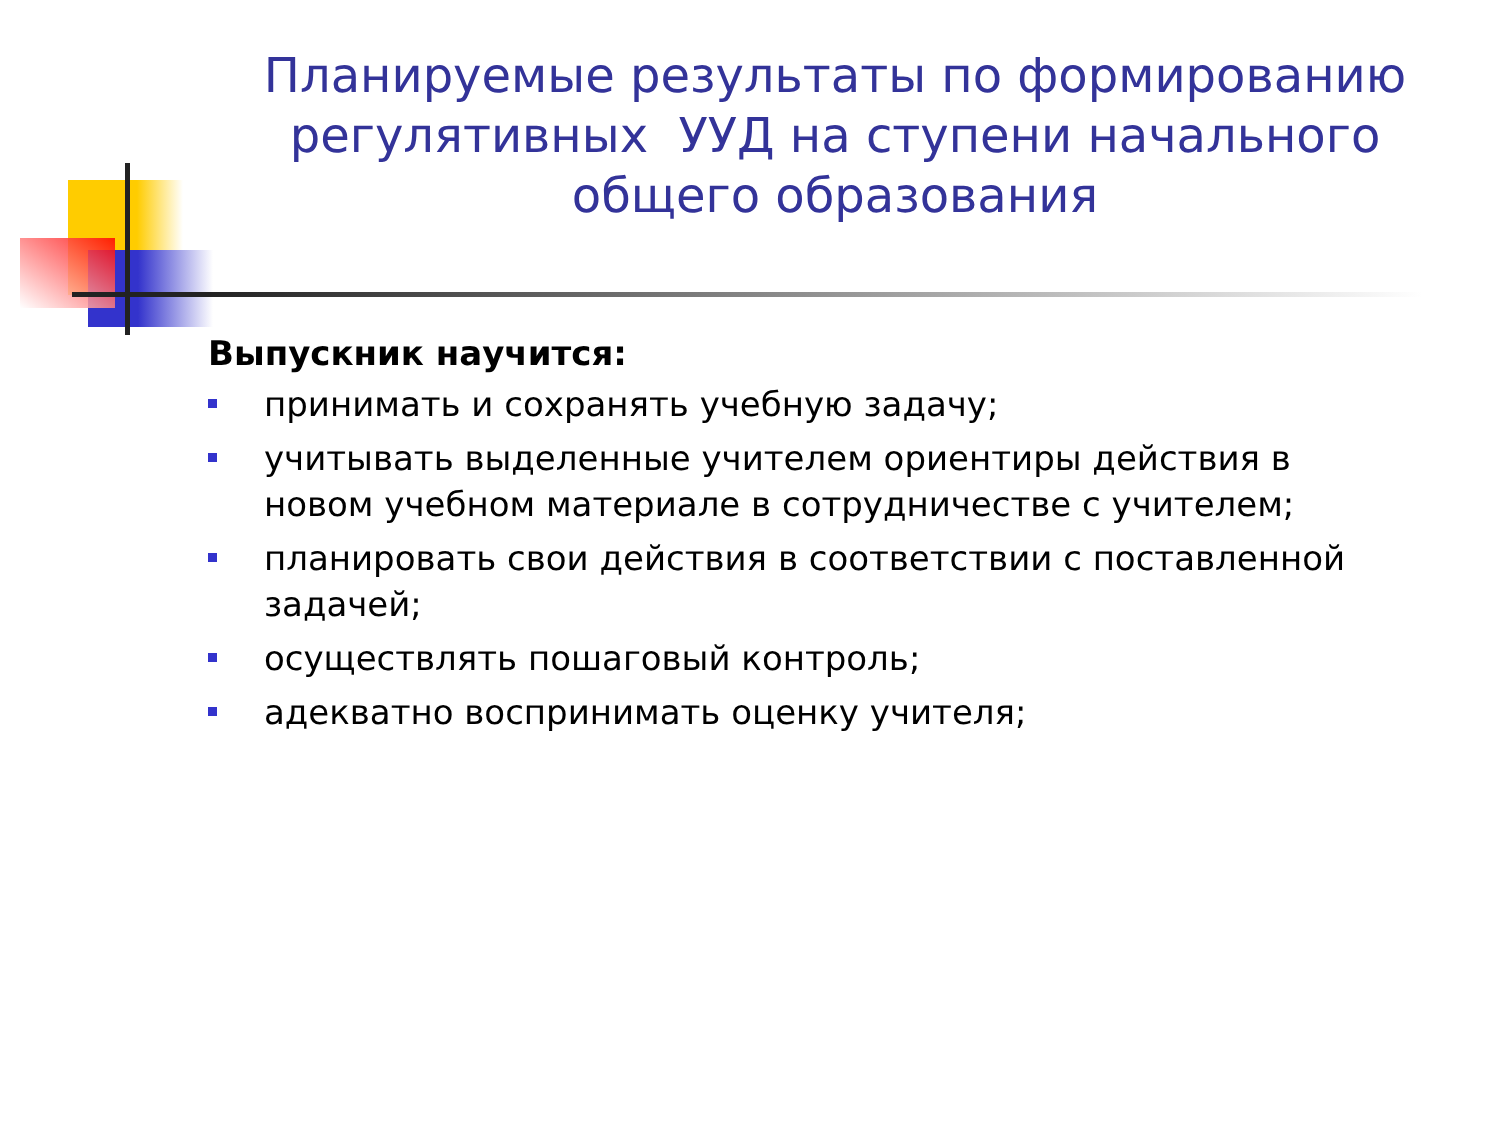Планируемые результаты по формированию регулятивных УУД на ступени начального общего образования
Выпускник научится:
принимать и сохранять учебную задачу;
учитывать выделенные учителем ориентиры действия в новом учебном материале в сотрудничестве с учителем;
планировать свои действия в соответствии с поставленной задачей;
осуществлять пошаговый контроль;
адекватно воспринимать оценку учителя;